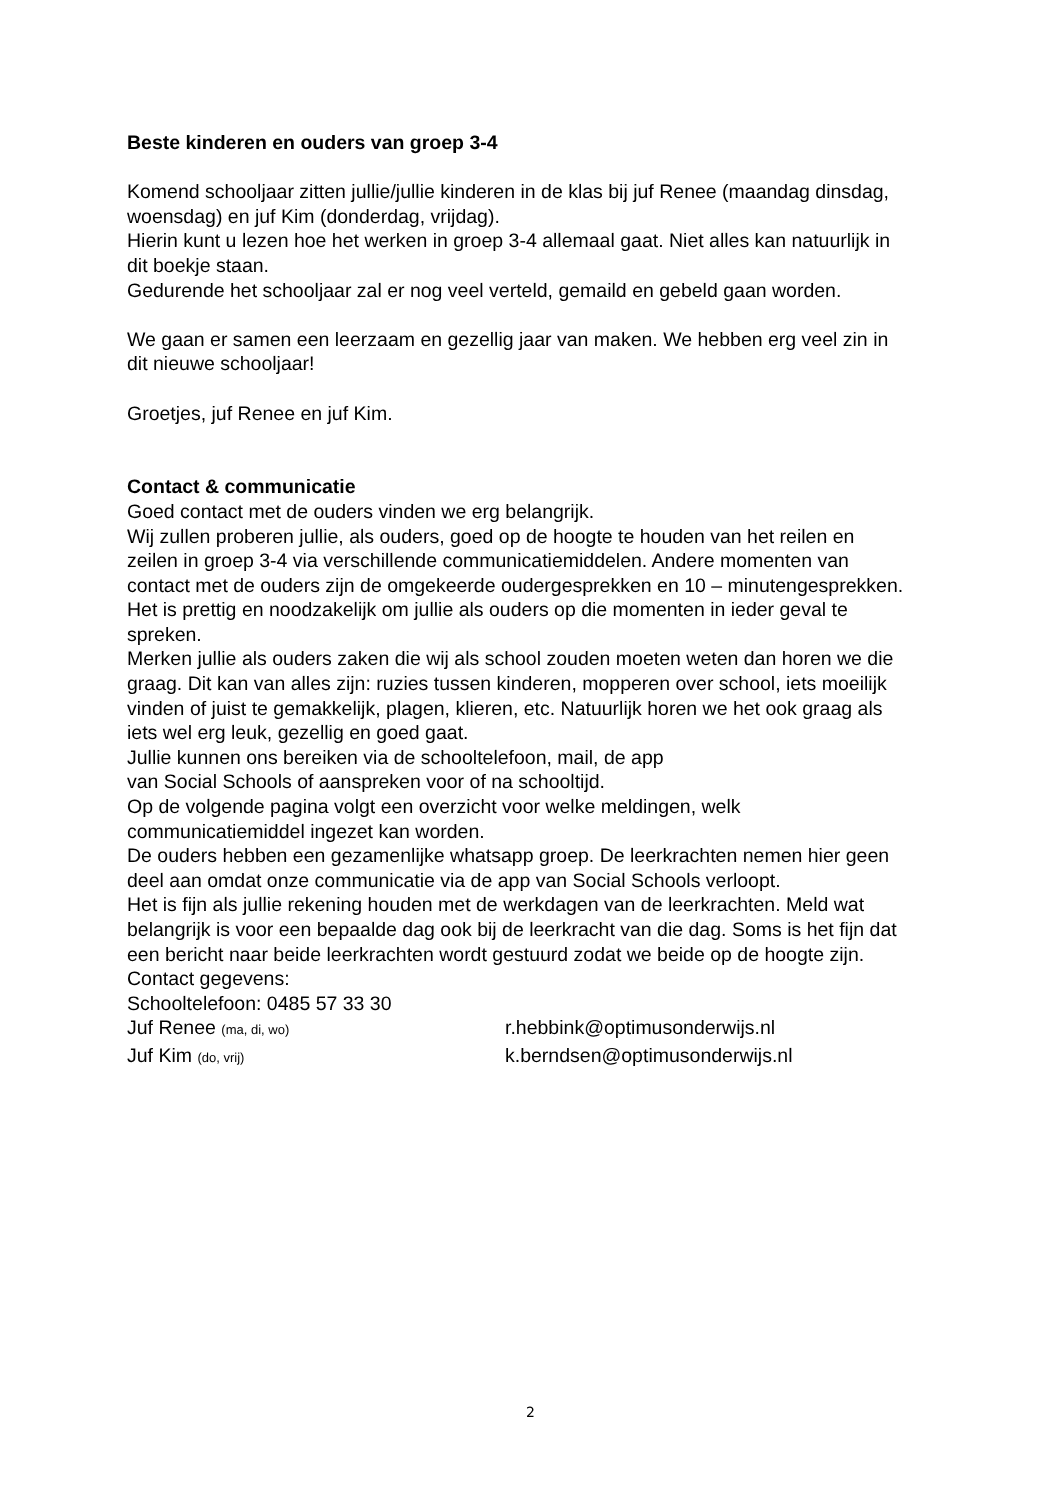Beste kinderen en ouders van groep 3-4
Komend schooljaar zitten jullie/jullie kinderen in de klas bij juf Renee (maandag dinsdag, woensdag) en juf Kim (donderdag, vrijdag).
Hierin kunt u lezen hoe het werken in groep 3-4 allemaal gaat. Niet alles kan natuurlijk in dit boekje staan.
Gedurende het schooljaar zal er nog veel verteld, gemaild en gebeld gaan worden.
We gaan er samen een leerzaam en gezellig jaar van maken. We hebben erg veel zin in dit nieuwe schooljaar!
Groetjes, juf Renee en juf Kim.
Contact & communicatie
Goed contact met de ouders vinden we erg belangrijk.
Wij zullen proberen jullie, als ouders, goed op de hoogte te houden van het reilen en zeilen in groep 3-4 via verschillende communicatiemiddelen. Andere momenten van contact met de ouders zijn de omgekeerde oudergesprekken en 10 – minutengesprekken. Het is prettig en noodzakelijk om jullie als ouders op die momenten in ieder geval te spreken.
Merken jullie als ouders zaken die wij als school zouden moeten weten dan horen we die graag. Dit kan van alles zijn: ruzies tussen kinderen, mopperen over school, iets moeilijk vinden of juist te gemakkelijk, plagen, klieren, etc. Natuurlijk horen we het ook graag als iets wel erg leuk, gezellig en goed gaat.
Jullie kunnen ons bereiken via de schooltelefoon, mail, de app
van Social Schools of aanspreken voor of na schooltijd.
Op de volgende pagina volgt een overzicht voor welke meldingen, welk communicatiemiddel ingezet kan worden.
De ouders hebben een gezamenlijke whatsapp groep. De leerkrachten nemen hier geen deel aan omdat onze communicatie via de app van Social Schools verloopt.
Het is fijn als jullie rekening houden met de werkdagen van de leerkrachten. Meld wat belangrijk is voor een bepaalde dag ook bij de leerkracht van die dag. Soms is het fijn dat een bericht naar beide leerkrachten wordt gestuurd zodat we beide op de hoogte zijn.
Contact gegevens:
Schooltelefoon: 0485 57 33 30
Juf Renee (ma, di, wo)
r.hebbink@optimusonderwijs.nl
Juf Kim (do, vrij)
k.berndsen@optimusonderwijs.nl
2